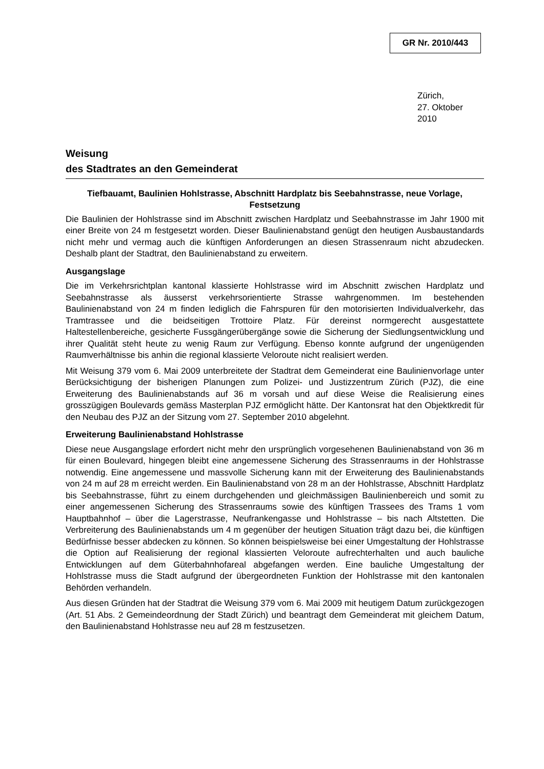GR Nr. 2010/443
Zürich,
27. Oktober 2010
Weisung
des Stadtrates an den Gemeinderat
Tiefbauamt, Baulinien Hohlstrasse, Abschnitt Hardplatz bis Seebahnstrasse, neue Vorlage, Festsetzung
Die Baulinien der Hohlstrasse sind im Abschnitt zwischen Hardplatz und Seebahnstrasse im Jahr 1900 mit einer Breite von 24 m festgesetzt worden. Dieser Baulinienabstand genügt den heutigen Ausbaustandards nicht mehr und vermag auch die künftigen Anforderungen an diesen Strassenraum nicht abzudecken. Deshalb plant der Stadtrat, den Baulinienabstand zu erweitern.
Ausgangslage
Die im Verkehrsrichtplan kantonal klassierte Hohlstrasse wird im Abschnitt zwischen Hardplatz und Seebahnstrasse als äusserst verkehrsorientierte Strasse wahrgenommen. Im bestehenden Baulinienabstand von 24 m finden lediglich die Fahrspuren für den motorisierten Individualverkehr, das Tramtrassee und die beidseitigen Trottoire Platz. Für dereinst normgerecht ausgestattete Haltestellenbereiche, gesicherte Fussgängerübergänge sowie die Sicherung der Siedlungsentwicklung und ihrer Qualität steht heute zu wenig Raum zur Verfügung. Ebenso konnte aufgrund der ungenügenden Raumverhältnisse bis anhin die regional klassierte Veloroute nicht realisiert werden.
Mit Weisung 379 vom 6. Mai 2009 unterbreitete der Stadtrat dem Gemeinderat eine Baulinienvorlage unter Berücksichtigung der bisherigen Planungen zum Polizei- und Justizzentrum Zürich (PJZ), die eine Erweiterung des Baulinienabstands auf 36 m vorsah und auf diese Weise die Realisierung eines grosszügigen Boulevards gemäss Masterplan PJZ ermöglicht hätte. Der Kantonsrat hat den Objektkredit für den Neubau des PJZ an der Sitzung vom 27. September 2010 abgelehnt.
Erweiterung Baulinienabstand Hohlstrasse
Diese neue Ausgangslage erfordert nicht mehr den ursprünglich vorgesehenen Baulinienabstand von 36 m für einen Boulevard, hingegen bleibt eine angemessene Sicherung des Strassenraums in der Hohlstrasse notwendig. Eine angemessene und massvolle Sicherung kann mit der Erweiterung des Baulinienabstands von 24 m auf 28 m erreicht werden. Ein Baulinienabstand von 28 m an der Hohlstrasse, Abschnitt Hardplatz bis Seebahnstrasse, führt zu einem durchgehenden und gleichmässigen Baulinienbereich und somit zu einer angemessenen Sicherung des Strassenraums sowie des künftigen Trassees des Trams 1 vom Hauptbahnhof – über die Lagerstrasse, Neufrankengasse und Hohlstrasse – bis nach Altstetten. Die Verbreiterung des Baulinienabstands um 4 m gegenüber der heutigen Situation trägt dazu bei, die künftigen Bedürfnisse besser abdecken zu können. So können beispielsweise bei einer Umgestaltung der Hohlstrasse die Option auf Realisierung der regional klassierten Veloroute aufrechterhalten und auch bauliche Entwicklungen auf dem Güterbahnhofareal abgefangen werden. Eine bauliche Umgestaltung der Hohlstrasse muss die Stadt aufgrund der übergeordneten Funktion der Hohlstrasse mit den kantonalen Behörden verhandeln.
Aus diesen Gründen hat der Stadtrat die Weisung 379 vom 6. Mai 2009 mit heutigem Datum zurückgezogen (Art. 51 Abs. 2 Gemeindeordnung der Stadt Zürich) und beantragt dem Gemeinderat mit gleichem Datum, den Baulinienabstand Hohlstrasse neu auf 28 m festzusetzen.